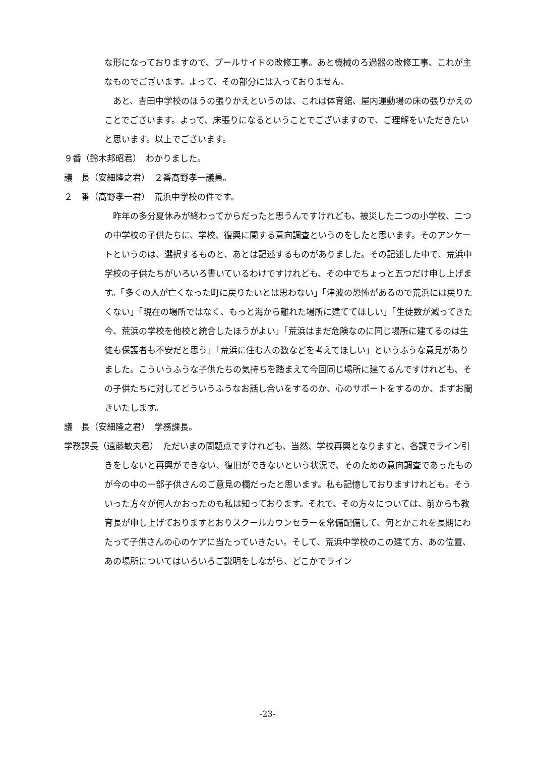な形になっておりますので、プールサイドの改修工事。あと機械のろ過器の改修工事、これが主なものでございます。よって、その部分には入っておりません。
　あと、吉田中学校のほうの張りかえというのは、これは体育館、屋内運動場の床の張りかえのことでございます。よって、床張りになるということでございますので、ご理解をいただきたいと思います。以上でございます。
９番（鈴木邦昭君）　わかりました。
議　長（安細隆之君）　２番髙野孝一議員。
２　番（髙野孝一君）　荒浜中学校の件です。
　昨年の多分夏休みが終わってからだったと思うんですけれども、被災した二つの小学校、二つの中学校の子供たちに、学校、復興に関する意向調査というのをしたと思います。そのアンケートというのは、選択するものと、あとは記述するものがありました。その記述した中で、荒浜中学校の子供たちがいろいろ書いているわけですけれども、その中でちょっと五つだけ申し上げます。「多くの人が亡くなった町に戻りたいとは思わない」「津波の恐怖があるので荒浜には戻りたくない」「現在の場所ではなく、もっと海から離れた場所に建ててほしい」「生徒数が減ってきた今、荒浜の学校を他校と統合したほうがよい」「荒浜はまだ危険なのに同じ場所に建てるのは生徒も保護者も不安だと思う」「荒浜に住む人の数などを考えてほしい」というふうな意見がありました。こういうふうな子供たちの気持ちを踏まえて今回同じ場所に建てるんですけれども、その子供たちに対してどういうふうなお話し合いをするのか、心のサポートをするのか、まずお聞きいたします。
議　長（安細隆之君）　学務課長。
学務課長（遠藤敏夫君）　ただいまの問題点ですけれども、当然、学校再興となりますと、各課でライン引きをしないと再興ができない、復旧ができないという状況で、そのための意向調査であったものが今の中の一部子供さんのご意見の欄だったと思います。私も記憶しておりますけれども。そういった方々が何人かおったのも私は知っております。それで、その方々については、前からも教育長が申し上げておりますとおりスクールカウンセラーを常備配備して、何とかこれを長期にわたって子供さんの心のケアに当たっていきたい。そして、荒浜中学校のこの建て方、あの位置、あの場所についてはいろいろご説明をしながら、どこかでライン
-23-